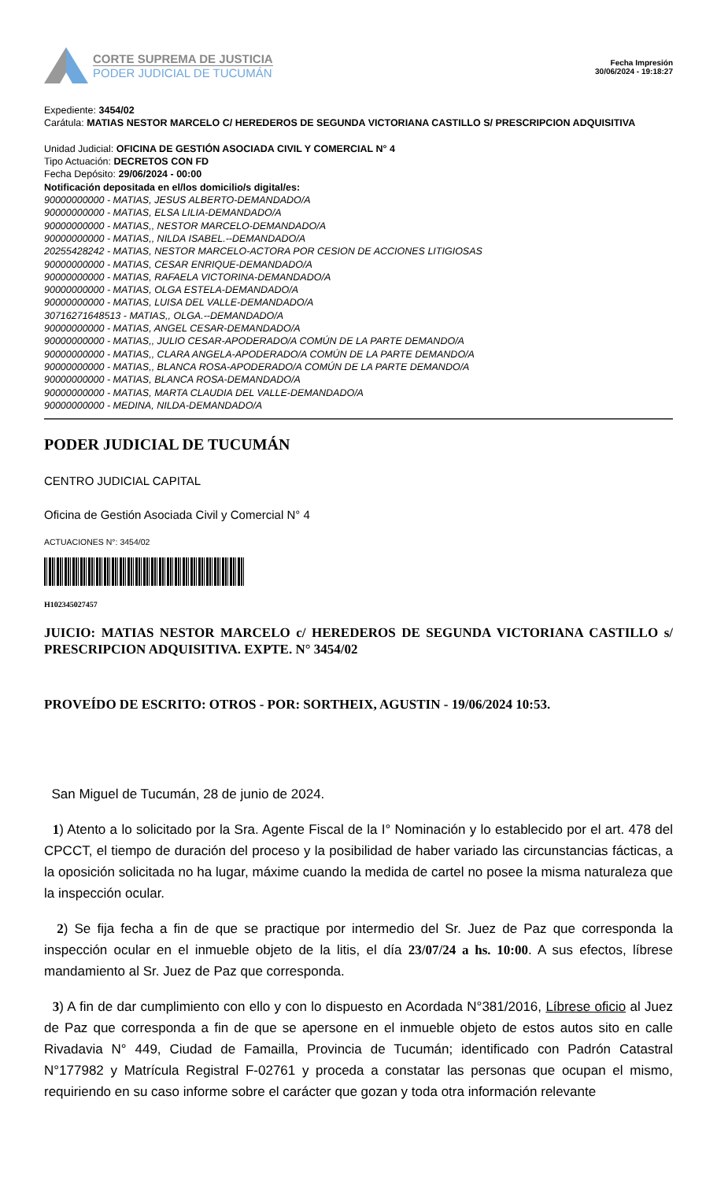CORTE SUPREMA DE JUSTICIA
PODER JUDICIAL DE TUCUMÁN
Fecha Impresión
30/06/2024 - 19:18:27
Expediente: 3454/02
Carátula: MATIAS NESTOR MARCELO C/ HEREDEROS DE SEGUNDA VICTORIANA CASTILLO S/ PRESCRIPCION ADQUISITIVA
Unidad Judicial: OFICINA DE GESTIÓN ASOCIADA CIVIL Y COMERCIAL N° 4
Tipo Actuación: DECRETOS CON FD
Fecha Depósito: 29/06/2024 - 00:00
Notificación depositada en el/los domicilio/s digital/es:
90000000000 - MATIAS, JESUS ALBERTO-DEMANDADO/A
90000000000 - MATIAS, ELSA LILIA-DEMANDADO/A
90000000000 - MATIAS,, NESTOR MARCELO-DEMANDADO/A
90000000000 - MATIAS,, NILDA ISABEL.--DEMANDADO/A
20255428242 - MATIAS, NESTOR MARCELO-ACTORA POR CESION DE ACCIONES LITIGIOSAS
90000000000 - MATIAS, CESAR ENRIQUE-DEMANDADO/A
90000000000 - MATIAS, RAFAELA VICTORINA-DEMANDADO/A
90000000000 - MATIAS, OLGA ESTELA-DEMANDADO/A
90000000000 - MATIAS, LUISA DEL VALLE-DEMANDADO/A
30716271648513 - MATIAS,, OLGA.--DEMANDADO/A
90000000000 - MATIAS, ANGEL CESAR-DEMANDADO/A
90000000000 - MATIAS,, JULIO CESAR-APODERADO/A COMÚN DE LA PARTE DEMANDO/A
90000000000 - MATIAS,, CLARA ANGELA-APODERADO/A COMÚN DE LA PARTE DEMANDO/A
90000000000 - MATIAS,, BLANCA ROSA-APODERADO/A COMÚN DE LA PARTE DEMANDO/A
90000000000 - MATIAS, BLANCA ROSA-DEMANDADO/A
90000000000 - MATIAS, MARTA CLAUDIA DEL VALLE-DEMANDADO/A
90000000000 - MEDINA, NILDA-DEMANDADO/A
PODER JUDICIAL DE TUCUMÁN
CENTRO JUDICIAL CAPITAL
Oficina de Gestión Asociada Civil y Comercial N° 4
ACTUACIONES N°: 3454/02
H102345027457
JUICIO: MATIAS NESTOR MARCELO c/ HEREDEROS DE SEGUNDA VICTORIANA CASTILLO s/ PRESCRIPCION ADQUISITIVA. EXPTE. N° 3454/02
PROVEÍDO DE ESCRITO: OTROS - POR: SORTHEIX, AGUSTIN - 19/06/2024 10:53.
San Miguel de Tucumán, 28 de junio de 2024.
1) Atento a lo solicitado por la Sra. Agente Fiscal de la I° Nominación y lo establecido por el art. 478 del CPCCT, el tiempo de duración del proceso y la posibilidad de haber variado las circunstancias fácticas, a la oposición solicitada no ha lugar, máxime cuando la medida de cartel no posee la misma naturaleza que la inspección ocular.
2) Se fija fecha a fin de que se practique por intermedio del Sr. Juez de Paz que corresponda la inspección ocular en el inmueble objeto de la litis, el día 23/07/24 a hs. 10:00. A sus efectos, líbrese mandamiento al Sr. Juez de Paz que corresponda.
3) A fin de dar cumplimiento con ello y con lo dispuesto en Acordada N°381/2016, Líbrese oficio al Juez de Paz que corresponda a fin de que se apersone en el inmueble objeto de estos autos sito en calle Rivadavia N° 449, Ciudad de Famailla, Provincia de Tucumán; identificado con Padrón Catastral N°177982 y Matrícula Registral F-02761 y proceda a constatar las personas que ocupan el mismo, requiriendo en su caso informe sobre el carácter que gozan y toda otra información relevante